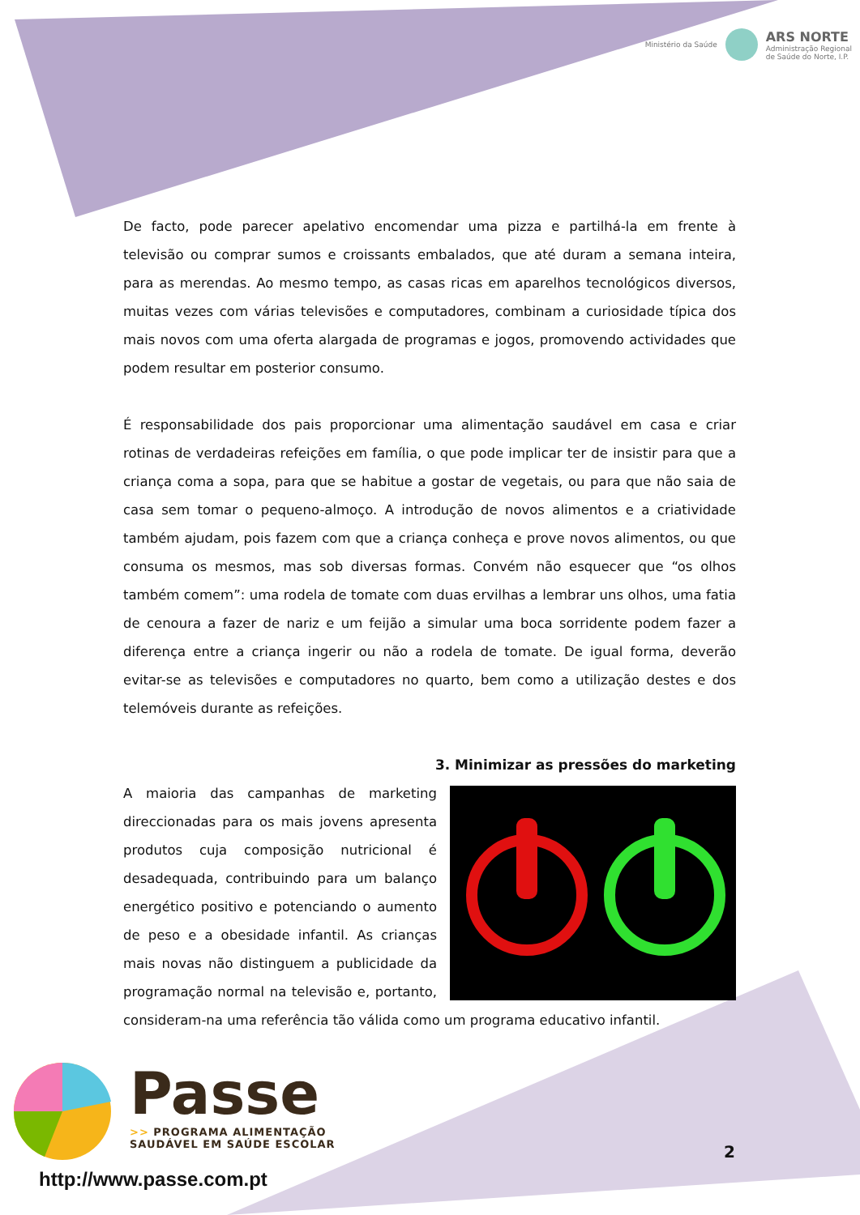Ministério da Saúde
ARS NORTE
Administração Regional
de Saúde do Norte, I.P.
De facto, pode parecer apelativo encomendar uma pizza e partilhá-la em frente à televisão ou comprar sumos e croissants embalados, que até duram a semana inteira, para as merendas. Ao mesmo tempo, as casas ricas em aparelhos tecnológicos diversos, muitas vezes com várias televisões e computadores, combinam a curiosidade típica dos mais novos com uma oferta alargada de programas e jogos, promovendo actividades que podem resultar em posterior consumo.
É responsabilidade dos pais proporcionar uma alimentação saudável em casa e criar rotinas de verdadeiras refeições em família, o que pode implicar ter de insistir para que a criança coma a sopa, para que se habitue a gostar de vegetais, ou para que não saia de casa sem tomar o pequeno-almoço. A introdução de novos alimentos e a criatividade também ajudam, pois fazem com que a criança conheça e prove novos alimentos, ou que consuma os mesmos, mas sob diversas formas. Convém não esquecer que “os olhos também comem”: uma rodela de tomate com duas ervilhas a lembrar uns olhos, uma fatia de cenoura a fazer de nariz e um feijão a simular uma boca sorridente podem fazer a diferença entre a criança ingerir ou não a rodela de tomate. De igual forma, deverão evitar-se as televisões e computadores no quarto, bem como a utilização destes e dos telemóveis durante as refeições.
3. Minimizar as pressões do marketing
A maioria das campanhas de marketing direccionadas para os mais jovens apresenta produtos cuja composição nutricional é desadequada, contribuindo para um balanço energético positivo e potenciando o aumento de peso e a obesidade infantil. As crianças mais novas não distinguem a publicidade da programação normal na televisão e, portanto, consideram-na uma referência tão válida como um programa educativo infantil.
Passe
>> PROGRAMA ALIMENTAÇÃO
SAUDÁVEL EM SAÚDE ESCOLAR
http://www.passe.com.pt
2